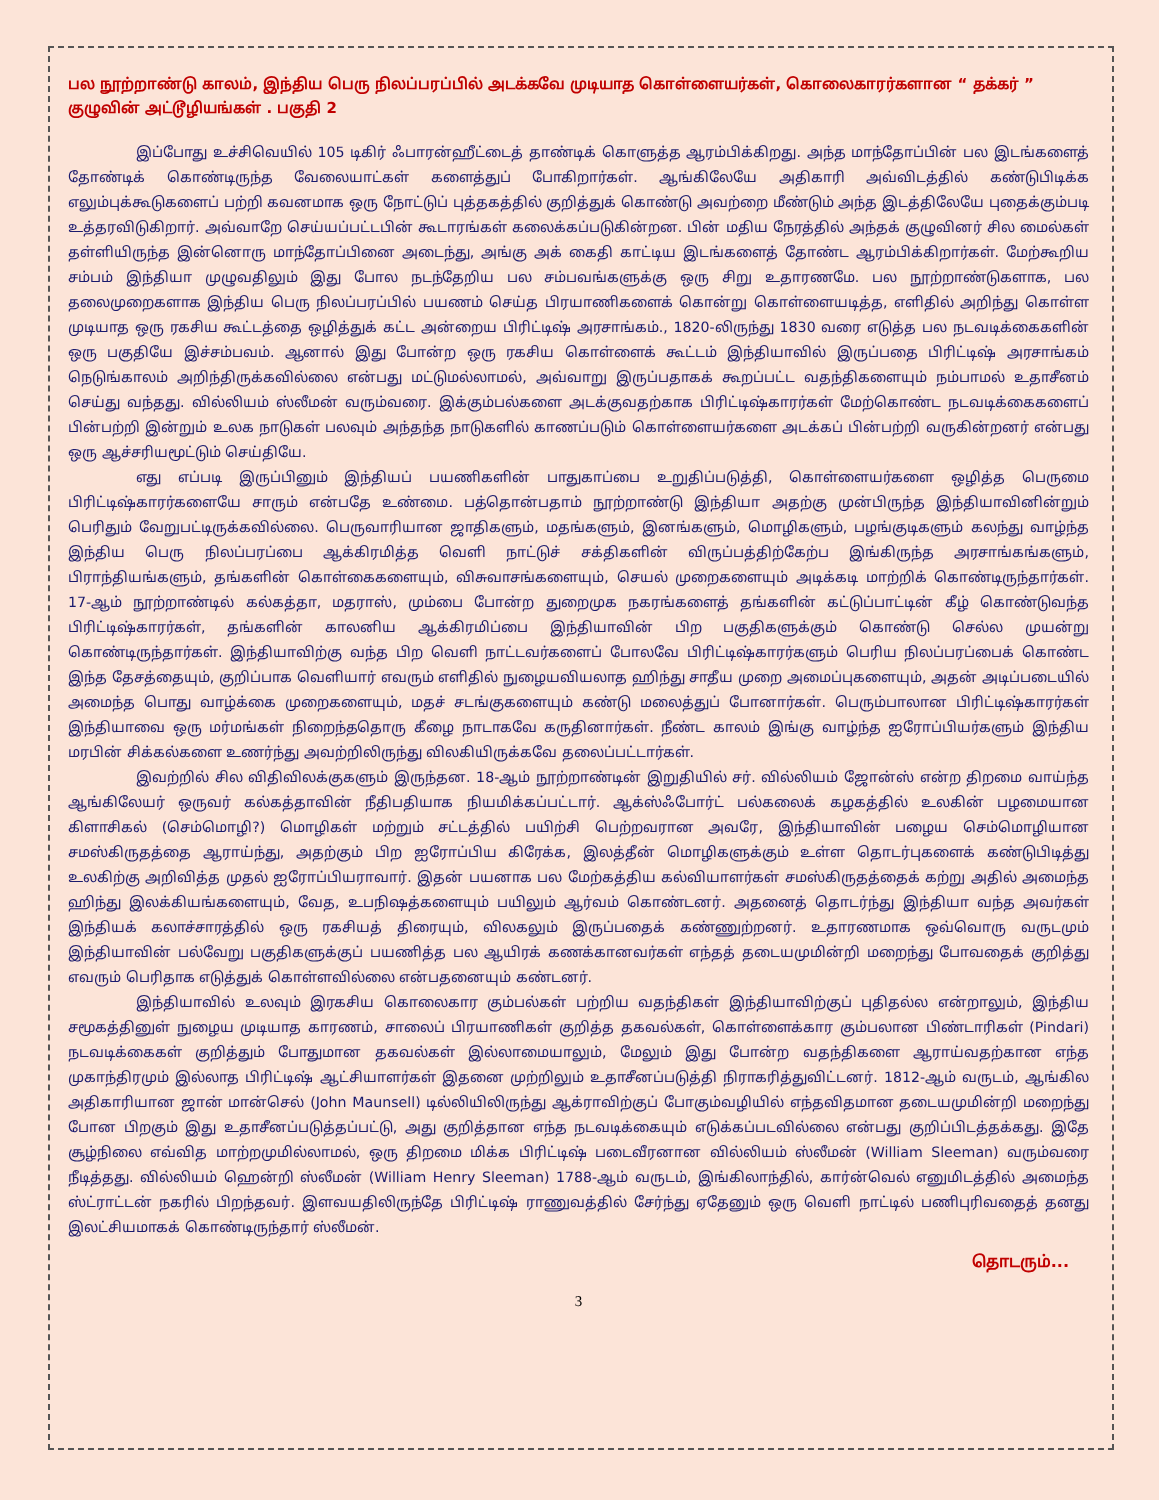பல நூற்றாண்டு காலம், இந்திய பெரு நிலப்பரப்பில் அடக்கவே முடியாத கொள்ளையர்கள், கொலைகாரர்களான “ தக்கர் ” குழுவின் அட்டூழியங்கள் . பகுதி 2
இப்போது உச்சிவெயில் 105 டிகிர் ஃபாரன்ஹீட்டைத் தாண்டிக் கொளுத்த ஆரம்பிக்கிறது. அந்த மாந்தோப்பின் பல இடங்களைத் தோண்டிக் கொண்டிருந்த வேலையாட்கள் களைத்துப் போகிறார்கள். ஆங்கிலேயே அதிகாரி அவ்விடத்தில் கண்டுபிடிக்க எலும்புக்கூடுகளைப் பற்றி கவனமாக ஒரு நோட்டுப் புத்தகத்தில் குறித்துக் கொண்டு அவற்றை மீண்டும் அந்த இடத்திலேயே புதைக்கும்படி உத்தரவிடுகிறார். அவ்வாறே செய்யப்பட்டபின் கூடாரங்கள் கலைக்கப்படுகின்றன. பின் மதிய நேரத்தில் அந்தக் குழுவினர் சில மைல்கள் தள்ளியிருந்த இன்னொரு மாந்தோப்பினை அடைந்து, அங்கு அக் கைதி காட்டிய இடங்களைத் தோண்ட ஆரம்பிக்கிறார்கள். மேற்கூறிய சம்பம் இந்தியா முழுவதிலும் இது போல நடந்தேறிய பல சம்பவங்களுக்கு ஒரு சிறு உதாரணமே. பல நூற்றாண்டுகளாக, பல தலைமுறைகளாக இந்திய பெரு நிலப்பரப்பில் பயணம் செய்த பிரயாணிகளைக் கொன்று கொள்ளையடித்த, எளிதில் அறிந்து கொள்ள முடியாத ஒரு ரகசிய கூட்டத்தை ஒழித்துக் கட்ட அன்றைய பிரிட்டிஷ் அரசாங்கம்., 1820-லிருந்து 1830 வரை எடுத்த பல நடவடிக்கைகளின் ஒரு பகுதியே இச்சம்பவம். ஆனால் இது போன்ற ஒரு ரகசிய கொள்ளைக் கூட்டம் இந்தியாவில் இருப்பதை பிரிட்டிஷ் அரசாங்கம் நெடுங்காலம் அறிந்திருக்கவில்லை என்பது மட்டுமல்லாமல், அவ்வாறு இருப்பதாகக் கூறப்பட்ட வதந்திகளையும் நம்பாமல் உதாசீனம் செய்து வந்தது. வில்லியம் ஸ்லீமன் வரும்வரை. இக்கும்பல்களை அடக்குவதற்காக பிரிட்டிஷ்காரர்கள் மேற்கொண்ட நடவடிக்கைகளைப் பின்பற்றி இன்றும் உலக நாடுகள் பலவும் அந்தந்த நாடுகளில் காணப்படும் கொள்ளையர்களை அடக்கப் பின்பற்றி வருகின்றனர் என்பது ஒரு ஆச்சரியமூட்டும் செய்தியே.
எது எப்படி இருப்பினும் இந்தியப் பயணிகளின் பாதுகாப்பை உறுதிப்படுத்தி, கொள்ளையர்களை ஒழித்த பெருமை பிரிட்டிஷ்காரர்களையே சாரும் என்பதே உண்மை. பத்தொன்பதாம் நூற்றாண்டு இந்தியா அதற்கு முன்பிருந்த இந்தியாவினின்றும் பெரிதும் வேறுபட்டிருக்கவில்லை. பெருவாரியான ஜாதிகளும், மதங்களும், இனங்களும், மொழிகளும், பழங்குடிகளும் கலந்து வாழ்ந்த இந்திய பெரு நிலப்பரப்பை ஆக்கிரமித்த வெளி நாட்டுச் சக்திகளின் விருப்பத்திற்கேற்ப இங்கிருந்த அரசாங்கங்களும், பிராந்தியங்களும், தங்களின் கொள்கைகளையும், விசுவாசங்களையும், செயல் முறைகளையும் அடிக்கடி மாற்றிக் கொண்டிருந்தார்கள். 17-ஆம் நூற்றாண்டில் கல்கத்தா, மதராஸ், மும்பை போன்ற துறைமுக நகரங்களைத் தங்களின் கட்டுப்பாட்டின் கீழ் கொண்டுவந்த பிரிட்டிஷ்காரர்கள், தங்களின் காலனிய ஆக்கிரமிப்பை இந்தியாவின் பிற பகுதிகளுக்கும் கொண்டு செல்ல முயன்று கொண்டிருந்தார்கள். இந்தியாவிற்கு வந்த பிற வெளி நாட்டவர்களைப் போலவே பிரிட்டிஷ்காரர்களும் பெரிய நிலப்பரப்பைக் கொண்ட இந்த தேசத்தையும், குறிப்பாக வெளியார் எவரும் எளிதில் நுழையவியலாத ஹிந்து சாதீய முறை அமைப்புகளையும், அதன் அடிப்படையில் அமைந்த பொது வாழ்க்கை முறைகளையும், மதச் சடங்குகளையும் கண்டு மலைத்துப் போனார்கள். பெரும்பாலான பிரிட்டிஷ்காரர்கள் இந்தியாவை ஒரு மர்மங்கள் நிறைந்ததொரு கீழை நாடாகவே கருதினார்கள். நீண்ட காலம் இங்கு வாழ்ந்த ஐரோப்பியர்களும் இந்திய மரபின் சிக்கல்களை உணர்ந்து அவற்றிலிருந்து விலகியிருக்கவே தலைப்பட்டார்கள்.
இவற்றில் சில விதிவிலக்குகளும் இருந்தன. 18-ஆம் நூற்றாண்டின் இறுதியில் சர். வில்லியம் ஜோன்ஸ் என்ற திறமை வாய்ந்த ஆங்கிலேயர் ஒருவர் கல்கத்தாவின் நீதிபதியாக நியமிக்கப்பட்டார். ஆக்ஸ்ஃபோர்ட் பல்கலைக் கழகத்தில் உலகின் பழமையான கிளாசிகல் (செம்மொழி?) மொழிகள் மற்றும் சட்டத்தில் பயிற்சி பெற்றவரான அவரே, இந்தியாவின் பழைய செம்மொழியான சமஸ்கிருதத்தை ஆராய்ந்து, அதற்கும் பிற ஐரோப்பிய கிரேக்க, இலத்தீன் மொழிகளுக்கும் உள்ள தொடர்புகளைக் கண்டுபிடித்து உலகிற்கு அறிவித்த முதல் ஐரோப்பியராவார். இதன் பயனாக பல மேற்கத்திய கல்வியாளர்கள் சமஸ்கிருதத்தைக் கற்று அதில் அமைந்த ஹிந்து இலக்கியங்களையும், வேத, உபநிஷத்களையும் பயிலும் ஆர்வம் கொண்டனர். அதனைத் தொடர்ந்து இந்தியா வந்த அவர்கள் இந்தியக் கலாச்சாரத்தில் ஒரு ரகசியத் திரையும், விலகலும் இருப்பதைக் கண்ணுற்றனர். உதாரணமாக ஒவ்வொரு வருடமும் இந்தியாவின் பல்வேறு பகுதிகளுக்குப் பயணித்த பல ஆயிரக் கணக்கானவர்கள் எந்தத் தடையமுமின்றி மறைந்து போவதைக் குறித்து எவரும் பெரிதாக எடுத்துக் கொள்ளவில்லை என்பதனையும் கண்டனர்.
இந்தியாவில் உலவும் இரகசிய கொலைகார கும்பல்கள் பற்றிய வதந்திகள் இந்தியாவிற்குப் புதிதல்ல என்றாலும், இந்திய சமூகத்தினுள் நுழைய முடியாத காரணம், சாலைப் பிரயாணிகள் குறித்த தகவல்கள், கொள்ளைக்கார கும்பலான பிண்டாரிகள் (Pindari) நடவடிக்கைகள் குறித்தும் போதுமான தகவல்கள் இல்லாமையாலும், மேலும் இது போன்ற வதந்திகளை ஆராய்வதற்கான எந்த முகாந்திரமும் இல்லாத பிரிட்டிஷ் ஆட்சியாளர்கள் இதனை முற்றிலும் உதாசீனப்படுத்தி நிராகரித்துவிட்டனர். 1812-ஆம் வருடம், ஆங்கில அதிகாரியான ஜான் மான்செல் (John Maunsell) டில்லியிலிருந்து ஆக்ராவிற்குப் போகும்வழியில் எந்தவிதமான தடையமுமின்றி மறைந்து போன பிறகும் இது உதாசீனப்படுத்தப்பட்டு, அது குறித்தான எந்த நடவடிக்கையும் எடுக்கப்படவில்லை என்பது குறிப்பிடத்தக்கது. இதே சூழ்நிலை எவ்வித மாற்றமுமில்லாமல், ஒரு திறமை மிக்க பிரிட்டிஷ் படைவீரனான வில்லியம் ஸ்லீமன் (William Sleeman) வரும்வரை நீடித்தது. வில்லியம் ஹென்றி ஸ்லீமன் (William Henry Sleeman) 1788-ஆம் வருடம், இங்கிலாந்தில், கார்ன்வெல் எனுமிடத்தில் அமைந்த ஸ்ட்ராட்டன் நகரில் பிறந்தவர். இளவயதிலிருந்தே பிரிட்டிஷ் ராணுவத்தில் சேர்ந்து ஏதேனும் ஒரு வெளி நாட்டில் பணிபுரிவதைத் தனது இலட்சியமாகக் கொண்டிருந்தார் ஸ்லீமன்.
தொடரும்...
3